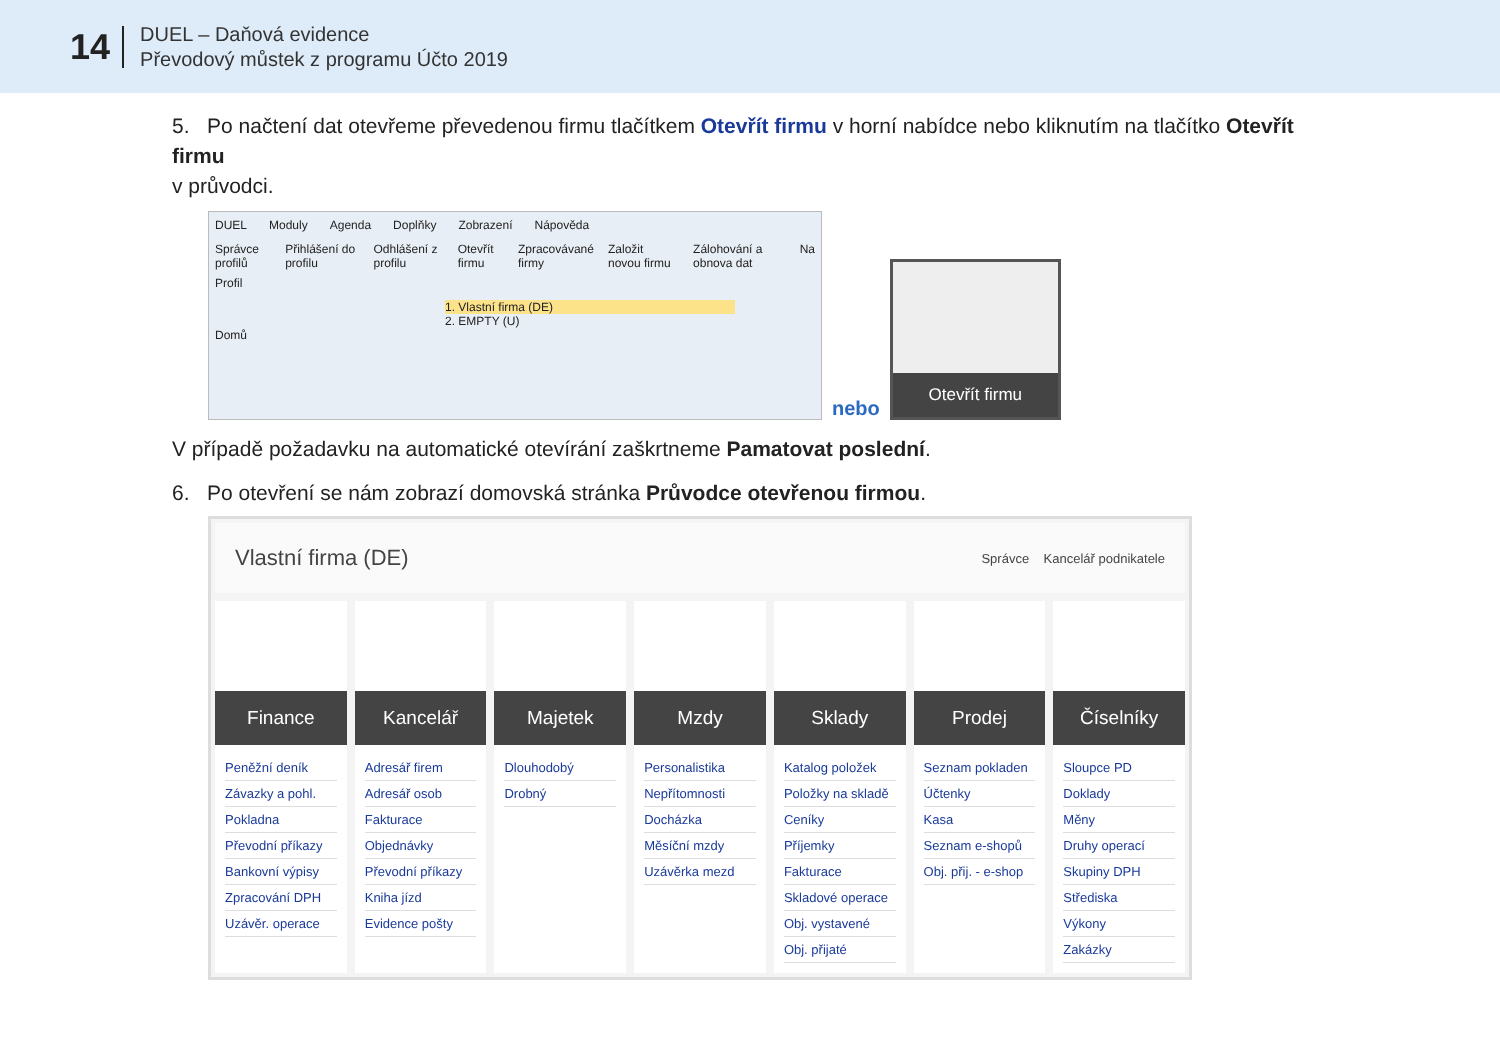14
DUEL – Daňová evidence
Převodový můstek z programu Účto 2019
5. Po načtení dat otevřeme převedenou firmu tlačítkem Otevřít firmu v horní nabídce nebo kliknutím na tlačítko Otevřít firmu
v průvodci.
DUEL Moduly Agenda Doplňky Zobrazení Nápověda
Správce profilů Přihlášení do profilu Odhlášení z profilu Otevřít firmu Zpracovávané firmy Založit novou firmu Zálohování a obnova dat Na
Profil
1. Vlastní firma (DE)
2. EMPTY (U)
Domů
nebo
Otevřít firmu
V případě požadavku na automatické otevírání zaškrtneme Pamatovat poslední.
6. Po otevření se nám zobrazí domovská stránka Průvodce otevřenou firmou.
Vlastní firma (DE) Správce Kancelář podnikatele
Finance
Peněžní deník
Závazky a pohl.
Pokladna
Převodní příkazy
Bankovní výpisy
Zpracování DPH
Uzávěr. operace
Kancelář
Adresář firem
Adresář osob
Fakturace
Objednávky
Převodní příkazy
Kniha jízd
Evidence pošty
Majetek
Dlouhodobý
Drobný
Mzdy
Personalistika
Nepřítomnosti
Docházka
Měsíční mzdy
Uzávěrka mezd
Sklady
Katalog položek
Položky na skladě
Ceníky
Příjemky
Fakturace
Skladové operace
Obj. vystavené
Obj. přijaté
Prodej
Seznam pokladen
Účtenky
Kasa
Seznam e-shopů
Obj. přij. - e-shop
Číselníky
Sloupce PD
Doklady
Měny
Druhy operací
Skupiny DPH
Střediska
Výkony
Zakázky